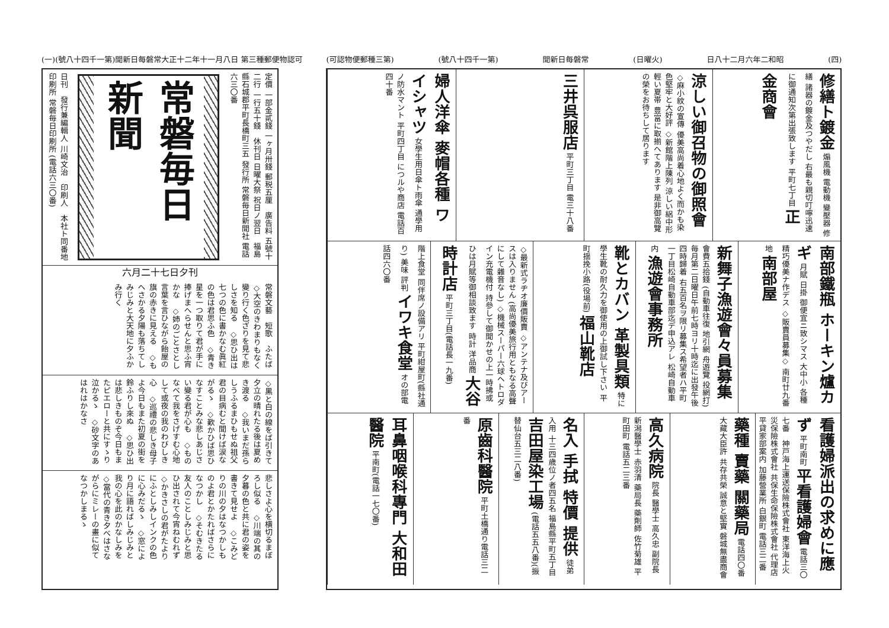(一)(號八十四千一第) 聞新日每磐常 大正十二年十一月八日 第三種郵便物認可
定價 一部金貳錢 一ヶ月卅錢 郵税五厘　廣告料 五號十二行 一行五十錢　休刊日 日曜大祭 祝日ノ翌日　福島縣石城郡平町長橋町三五 發行所 常磐毎日新聞社 電話六三〇番
常磐毎日新聞
日刊　發行兼編輯人 川崎文治　印刷人　本社ト同番地 印刷所 常磐毎日印刷所 (電話六三〇番)
六月二十七日夕刊
常磐文藝　短歌　ふたば　◇大空のきわまりもなく變り行く色ざりを見て悲しさを知る　◇思ひ出は七つの色に書かなむ眞紅の色は君思ふ色　◇青き星を一つ取りて君が手に捧げまへらせんと思ふ宵かな　◇姉のごとさとし言葉を言ひながら飴屋の旗の赤きに見える　◇もへさかる夕陽も落ちてしみじみと大天地に夕ふかみ行く
◇黑と白の線をば引きて夕立の晴れたる後は夏めき渡る　◇我いまだ孫らしうふるまひもせぬ祖父君の目病むと聞けば涙ながるゝ　◇歎かひば思ひなすことみな悲しあじさい變る君が心も　◇ものなべて我をさげすむ心地して或夜の我のわびしき心　◇巡禮の悲しき母子よ今日もまた初夏の街を鈴ふりし來ぬ　◇思ひ出は悲しきものぞ今日もまたピエローと共にすゝり泣かるゝ　◇砂文字のあはれはかなさ
悲しさよ心を横切るまぼろし似る　◇川端の其の夕暮の色と共に君の姿を書きて見せよ　◇こみどりの川の夕はなつかしものよ君とかたればさらになつかし　◇そむきたる友人のことしみじみと思ひ出されて今宵ねむれず　◇かきさしの君がたよりにふとしみしインクの色に心みだるゝ　◇窓により月に語ればしみじみと我の心を此のかなしみを　◇當代の青き夕べはさながらにミレーの畫に似てなつかしまるゝ
(可認物便郵種三第) (號八十四千一第) 聞新日每磐常 (日曜火) 日八十二月六年二和昭 (四)
修繕ト鍍金 煽風機 電動機 變壓器 修繕 諸器の鍍金及つやだし 右最も親切叮嚀迅速に御通知次第出張致します 平町七丁目 正金商會
涼しい御召物の御照會 ◇麻小紋の宣傳 優美高尚着心地よく而かも染色堅牢と大好評 ◇新館階上陳列 涼しい絽中形 輕い夏帯 豊富に取揃へてあります 是非御高覽の榮をお待ちして居ります
三井呉服店 平町三丁目 電三十八番
婦人洋傘 麥帽各種 ワイシャツ 女學生用日傘ト雨傘 通學用ノ防水マント 平町四丁目 につルや商店 電話百四十番
南部鐵瓶 ホーキン爐カギ 月賦 日掛 御便宜ニ致シマス 大中小 各種 精巧優美ナ作デス ◇販賣員募集◇ 南町廿九番地 南部屋
新舞子漁遊會々員募集 會費五拾錢 (自動車往復 地引網 舟遊覽 投網打) 毎月第二日曜日午前七時ヨリ十時迄に出發午後四時歸着 右五百名ヲ限リ募集ス希望者ハ平町一丁目松崎自動車部迄デ申込アレ 松崎自動車内 漁遊會事務所
靴とカバン 革製具類 特に學生靴の耐久力を御使用の上御試し下さい 平町揺挽小路(役場前) 福山靴店
◇最新式ラヂオ廉價販賣 ◇アンテナ及びアースは入りません (高尚優美旅行用ともなる高聲にして雜音なし) ◇機械スーパー六球ヘトロダイン充電機付 持參して御聞かせの上一時拂或ひは月賦等御相談致ます 時計 洋品商 大谷時計店 平町三丁目(電話長一九番)
階上食堂 同伴席ノ設備アリ 平町紺屋町(縣社通り) 美味 評判 イワキ食堂 オの部電話四六〇番
看護婦派出の求めに應ず 平町南町 平看護婦會 電話三〇七番　神戸海上運送保險株式會社 東洋海上火災保險株式會社 共保生命保險株式會社 代理店 平貸家部案内 加藤營業所 白銀町 電話三二番
藥種 賣藥 關藥局 電話四〇番 大藏大臣許 共存共榮 誠意と堅實 磐城無盡商會
高久病院 院長 醫學士 高久忠 副院長 新潟醫學士 赤羽清 藥局長 藥劑師 佐竹菊雄 平町田町 電話五二三番
名入 手拭 特價 提供 徒弟入用 十三四歳位ノ者四五名 福島縣平町五丁目 吉田屋染工場 (電話五五八番)(振替仙台五三二八番)
原齒科醫院 平町土橋通り電話三二番
耳鼻咽喉科專門 大和田醫院 平南町(電話一七〇番)